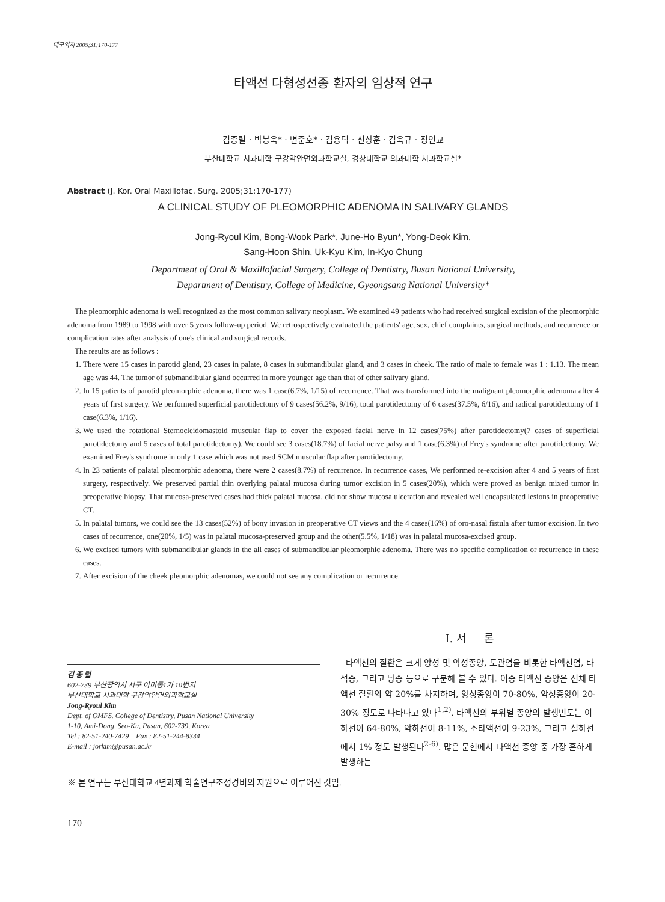대구외지 2005;31:170-177
타액선 다형성선종 환자의 임상적 연구
김종렬 · 박봉욱* · 변준호* · 김용덕 · 신상훈 · 김욱규 · 정인교
부산대학교 치과대학 구강악안면외과학교실, 경상대학교 의과대학 치과학교실*
Abstract (J. Kor. Oral Maxillofac. Surg. 2005;31:170-177)
A CLINICAL STUDY OF PLEOMORPHIC ADENOMA IN SALIVARY GLANDS
Jong-Ryoul Kim, Bong-Wook Park*, June-Ho Byun*, Yong-Deok Kim,
Sang-Hoon Shin, Uk-Kyu Kim, In-Kyo Chung
Department of Oral & Maxillofacial Surgery, College of Dentistry, Busan National University,
Department of Dentistry, College of Medicine, Gyeongsang National University*
The pleomorphic adenoma is well recognized as the most common salivary neoplasm. We examined 49 patients who had received surgical excision of the pleomorphic adenoma from 1989 to 1998 with over 5 years follow-up period. We retrospectively evaluated the patients' age, sex, chief complaints, surgical methods, and recurrence or complication rates after analysis of one's clinical and surgical records.
The results are as follows :
1. There were 15 cases in parotid gland, 23 cases in palate, 8 cases in submandibular gland, and 3 cases in cheek. The ratio of male to female was 1 : 1.13. The mean age was 44. The tumor of submandibular gland occurred in more younger age than that of other salivary gland.
2. In 15 patients of parotid pleomorphic adenoma, there was 1 case(6.7%, 1/15) of recurrence. That was transformed into the malignant pleomorphic adenoma after 4 years of first surgery. We performed superficial parotidectomy of 9 cases(56.2%, 9/16), total parotidectomy of 6 cases(37.5%, 6/16), and radical parotidectomy of 1 case(6.3%, 1/16).
3. We used the rotational Sternocleidomastoid muscular flap to cover the exposed facial nerve in 12 cases(75%) after parotidectomy(7 cases of superficial parotidectomy and 5 cases of total parotidectomy). We could see 3 cases(18.7%) of facial nerve palsy and 1 case(6.3%) of Frey's syndrome after parotidectomy. We examined Frey's syndrome in only 1 case which was not used SCM muscular flap after parotidectomy.
4. In 23 patients of palatal pleomorphic adenoma, there were 2 cases(8.7%) of recurrence. In recurrence cases, We performed re-excision after 4 and 5 years of first surgery, respectively. We preserved partial thin overlying palatal mucosa during tumor excision in 5 cases(20%), which were proved as benign mixed tumor in preoperative biopsy. That mucosa-preserved cases had thick palatal mucosa, did not show mucosa ulceration and revealed well encapsulated lesions in preoperative CT.
5. In palatal tumors, we could see the 13 cases(52%) of bony invasion in preoperative CT views and the 4 cases(16%) of oro-nasal fistula after tumor excision. In two cases of recurrence, one(20%, 1/5) was in palatal mucosa-preserved group and the other(5.5%, 1/18) was in palatal mucosa-excised group.
6. We excised tumors with submandibular glands in the all cases of submandibular pleomorphic adenoma. There was no specific complication or recurrence in these cases.
7. After excision of the cheek pleomorphic adenomas, we could not see any complication or recurrence.
김 종 렬
602-739 부산광역시 서구 아미동1가 10번지
부산대학교 치과대학 구강악안면외과학교실
Jong-Ryoul Kim
Dept. of OMFS. College of Dentistry, Pusan National University
1-10, Ami-Dong, Seo-Ku, Pusan, 602-739, Korea
Tel : 82-51-240-7429 Fax : 82-51-244-8334
E-mail : jorkim@pusan.ac.kr
Ⅰ. 서 론
타액선의 질환은 크게 양성 및 악성종양, 도관염을 비롯한 타액선염, 타석증, 그리고 낭종 등으로 구분해 볼 수 있다. 이중 타액선 종양은 전체 타액선 질환의 약 20%를 차지하며, 양성종양이 70-80%, 악성종양이 20-30% 정도로 나타나고 있다<sup>1,2)</sup>. 타액선의 부위별 종양의 발생빈도는 이하선이 64-80%, 악하선이 8-11%, 소타액선이 9-23%, 그리고 설하선에서 1% 정도 발생된다<sup>2-6)</sup>. 많은 문헌에서 타액선 종양 중 가장 흔하게 발생하는
※ 본 연구는 부산대학교 4년과제 학술연구조성경비의 지원으로 이루어진 것임.
170